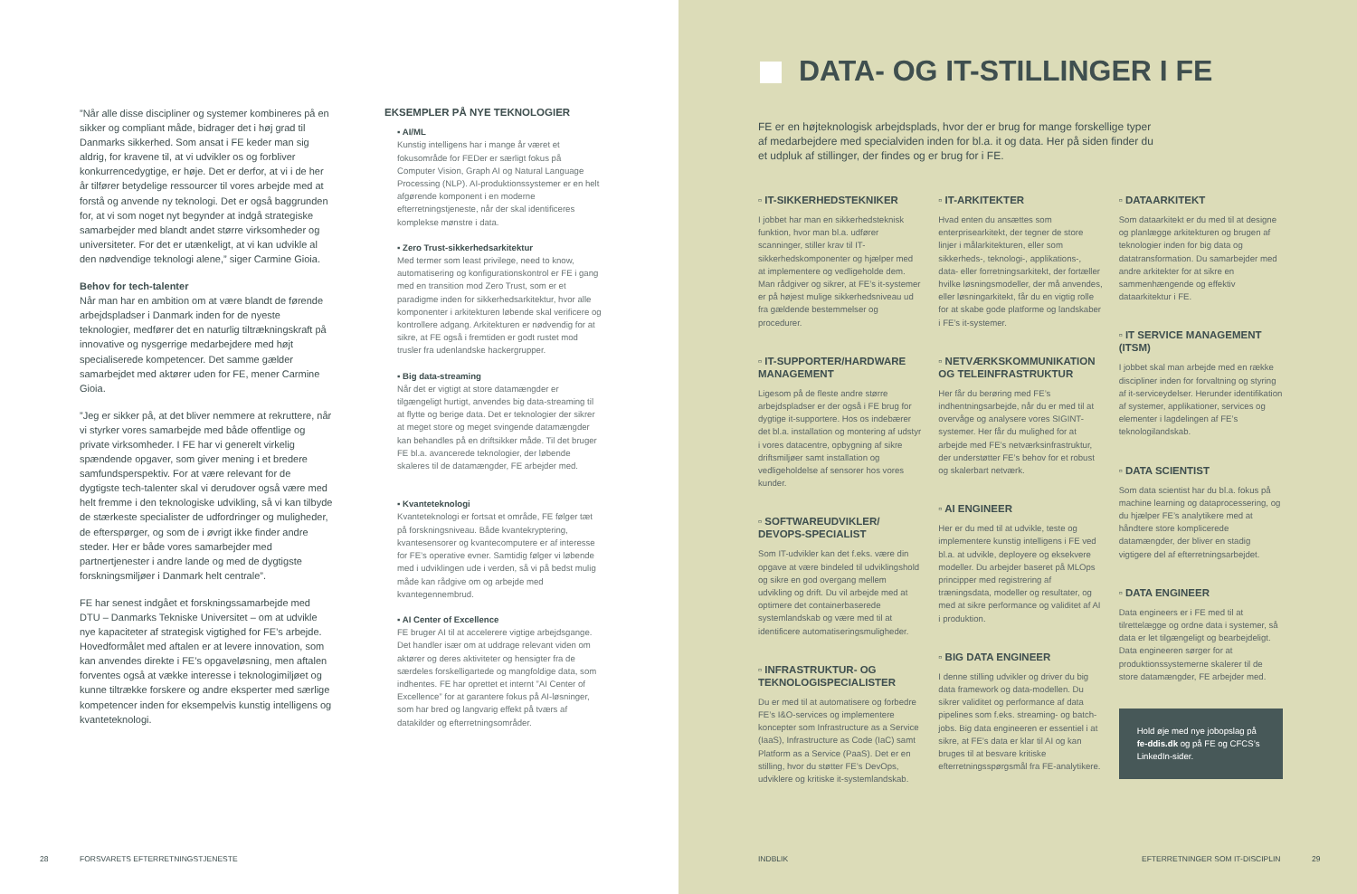”Når alle disse discipliner og systemer kombineres på en sikker og compliant måde, bidrager det i høj grad til Danmarks sikkerhed. Som ansat i FE keder man sig aldrig, for kravene til, at vi udvikler os og forbliver konkurrencedygtige, er høje. Det er derfor, at vi i de her år tilfører betydelige ressourcer til vores arbejde med at forstå og anvende ny teknologi. Det er også baggrunden for, at vi som noget nyt begynder at indgå strategiske samarbejder med blandt andet større virksomheder og universiteter. For det er utænkeligt, at vi kan udvikle al den nødvendige teknologi alene,” siger Carmine Gioia.
Behov for tech-talenter
Når man har en ambition om at være blandt de førende arbejdspladser i Danmark inden for de nyeste teknologier, medfører det en naturlig tiltrækningskraft på innovative og nysgerrige medarbejdere med højt specialiserede kompetencer. Det samme gælder samarbejdet med aktører uden for FE, mener Carmine Gioia.
”Jeg er sikker på, at det bliver nemmere at rekruttere, når vi styrker vores samarbejde med både offentlige og private virksomheder. I FE har vi generelt virkelig spændende opgaver, som giver mening i et bredere samfundsperspektiv. For at være relevant for de dygtigste tech-talenter skal vi derudover også være med helt fremme i den teknologiske udvikling, så vi kan tilbyde de stærkeste specialister de udfordringer og muligheder, de efterspørger, og som de i øvrigt ikke finder andre steder. Her er både vores samarbejder med partnertjenester i andre lande og med de dygtigste forskningsmiljøer i Danmark helt centrale”.
FE har senest indgået et forskningssamarbejde med DTU – Danmarks Tekniske Universitet – om at udvikle nye kapaciteter af strategisk vigtighed for FE’s arbejde. Hovedformålet med aftalen er at levere innovation, som kan anvendes direkte i FE’s opgaveløsning, men aftalen forventes også at vække interesse i teknologimiljøet og kunne tiltrække forskere og andre eksperter med særlige kompetencer inden for eksempelvis kunstig intelligens og kvanteteknologi.
EKSEMPLER PÅ NYE TEKNOLOGIER
▪ AI/ML
Kunstig intelligens har i mange år været et fokusområde for FEDer er særligt fokus på Computer Vision, Graph AI og Natural Language Processing (NLP). AI-produktionssystemer er en helt afgørende komponent i en moderne efterretningstjeneste, når der skal identificeres komplekse mønstre i data.
▪ Zero Trust-sikkerhedsarkitektur
Med termer som least privilege, need to know, automatisering og konfigurationskontrol er FE i gang med en transition mod Zero Trust, som er et paradigme inden for sikkerhedsarkitektur, hvor alle komponenter i arkitekturen løbende skal verificere og kontrollere adgang. Arkitekturen er nødvendig for at sikre, at FE også i fremtiden er godt rustet mod trusler fra udenlandske hackergrupper.
▪ Big data-streaming
Når det er vigtigt at store datamængder er tilgængeligt hurtigt, anvendes big data-streaming til at flytte og berige data. Det er teknologier der sikrer at meget store og meget svingende datamængder kan behandles på en driftsikker måde. Til det bruger FE bl.a. avancerede teknologier, der løbende skaleres til de datamængder, FE arbejder med.
▪ Kvanteteknologi
Kvanteteknologi er fortsat et område, FE følger tæt på forskningsniveau. Både kvantekryptering, kvantesensorer og kvantecomputere er af interesse for FE’s operative evner. Samtidig følger vi løbende med i udviklingen ude i verden, så vi på bedst mulig måde kan rådgive om og arbejde med kvantegennembrud.
▪ AI Center of Excellence
FE bruger AI til at accelerere vigtige arbejdsgange. Det handler især om at uddrage relevant viden om aktører og deres aktiviteter og hensigter fra de særdeles forskelligartede og mangfoldige data, som indhentes. FE har oprettet et internt ”AI Center of Excellence” for at garantere fokus på AI-løsninger, som har bred og langvarig effekt på tværs af datakilder og efterretningsområder.
28
FORSVARETS EFTERRETNINGSTJENESTE
DATA- OG IT-STILLINGER I FE
FE er en højteknologisk arbejdsplads, hvor der er brug for mange forskellige typer af medarbejdere med specialviden inden for bl.a. it og data. Her på siden finder du et udpluk af stillinger, der findes og er brug for i FE.
▫ IT-SIKKERHEDSTEKNIKER
I jobbet har man en sikkerhedsteknisk funktion, hvor man bl.a. udfører scanninger, stiller krav til IT-sikkerhedskomponenter og hjælper med at implementere og vedligeholde dem. Man rådgiver og sikrer, at FE’s it-systemer er på højest mulige sikkerhedsniveau ud fra gældende bestemmelser og procedurer.
▫ IT-SUPPORTER/HARDWARE MANAGEMENT
Ligesom på de fleste andre større arbejdspladser er der også i FE brug for dygtige it-supportere. Hos os indebærer det bl.a. installation og montering af udstyr i vores datacentre, opbygning af sikre driftsmiljøer samt installation og vedligeholdelse af sensorer hos vores kunder.
▫ SOFTWAREUDVIKLER/ DEVOPS-SPECIALIST
Som IT-udvikler kan det f.eks. være din opgave at være bindeled til udviklingshold og sikre en god overgang mellem udvikling og drift. Du vil arbejde med at optimere det containerbaserede systemlandskab og være med til at identificere automatiseringsmuligheder.
▫ INFRASTRUKTUR- OG TEKNOLOGISPECIALISTER
Du er med til at automatisere og forbedre FE’s I&O-services og implementere koncepter som Infrastructure as a Service (IaaS), Infrastructure as Code (IaC) samt Platform as a Service (PaaS). Det er en stilling, hvor du støtter FE’s DevOps, udviklere og kritiske it-systemlandskab.
▫ IT-ARKITEKTER
Hvad enten du ansættes som enterprisearkitekt, der tegner de store linjer i målarkitekturen, eller som sikkerheds-, teknologi-, applikations-, data- eller forretningsarkitekt, der fortæller hvilke løsningsmodeller, der må anvendes, eller løsningarkitekt, får du en vigtig rolle for at skabe gode platforme og landskaber i FE’s it-systemer.
▫ NETVÆRKSKOMMUNIKATION OG TELEINFRASTRUKTUR
Her får du berøring med FE’s indhentningsarbejde, når du er med til at overvåge og analysere vores SIGINT-systemer. Her får du mulighed for at arbejde med FE’s netværksinfrastruktur, der understøtter FE’s behov for et robust og skalerbart netværk.
▫ AI ENGINEER
Her er du med til at udvikle, teste og implementere kunstig intelligens i FE ved bl.a. at udvikle, deployere og eksekvere modeller. Du arbejder baseret på MLOps principper med registrering af træningsdata, modeller og resultater, og med at sikre performance og validitet af AI i produktion.
▫ BIG DATA ENGINEER
I denne stilling udvikler og driver du big data framework og data-modellen. Du sikrer validitet og performance af data pipelines som f.eks. streaming- og batch-jobs. Big data engineeren er essentiel i at sikre, at FE’s data er klar til AI og kan bruges til at besvare kritiske efterretningsspørgsmål fra FE-analytikere.
▫ DATAARKITEKT
Som dataarkitekt er du med til at designe og planlægge arkitekturen og brugen af teknologier inden for big data og datatransformation. Du samarbejder med andre arkitekter for at sikre en sammenhængende og effektiv dataarkitektur i FE.
▫ IT SERVICE MANAGEMENT (ITSM)
I jobbet skal man arbejde med en række discipliner inden for forvaltning og styring af it-serviceydelser. Herunder identifikation af systemer, applikationer, services og elementer i lagdelingen af FE’s teknologilandskab.
▫ DATA SCIENTIST
Som data scientist har du bl.a. fokus på machine learning og dataprocessering, og du hjælper FE’s analytikere med at håndtere store komplicerede datamængder, der bliver en stadig vigtigere del af efterretningsarbejdet.
▫ DATA ENGINEER
Data engineers er i FE med til at tilrettelægge og ordne data i systemer, så data er let tilgængeligt og bearbejdeligt. Data engineeren sørger for at produktionssystemerne skalerer til de store datamængder, FE arbejder med.
Hold øje med nye jobopslag på fe-ddis.dk og på FE og CFCS’s LinkedIn-sider.
INDBLIK
EFTERRETNINGER SOM IT-DISCIPLIN
29